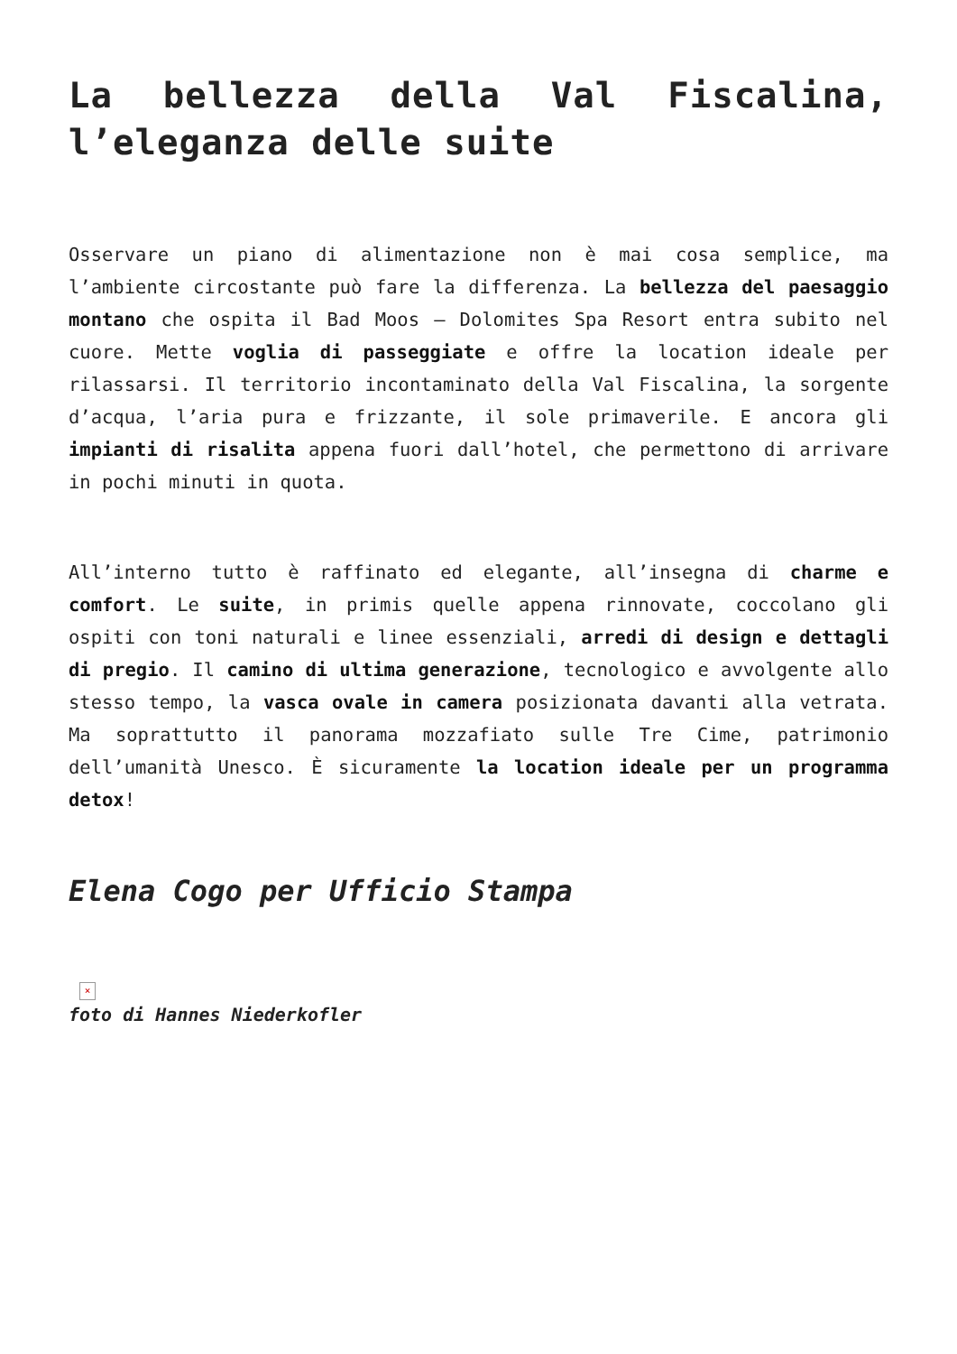La bellezza della Val Fiscalina, l’eleganza delle suite
Osservare un piano di alimentazione non è mai cosa semplice, ma l’ambiente circostante può fare la differenza. La bellezza del paesaggio montano che ospita il Bad Moos – Dolomites Spa Resort entra subito nel cuore. Mette voglia di passeggiate e offre la location ideale per rilassarsi. Il territorio incontaminato della Val Fiscalina, la sorgente d’acqua, l’aria pura e frizzante, il sole primaverile. E ancora gli impianti di risalita appena fuori dall’hotel, che permettono di arrivare in pochi minuti in quota.
All’interno tutto è raffinato ed elegante, all’insegna di charme e comfort. Le suite, in primis quelle appena rinnovate, coccolano gli ospiti con toni naturali e linee essenziali, arredi di design e dettagli di pregio. Il camino di ultima generazione, tecnologico e avvolgente allo stesso tempo, la vasca ovale in camera posizionata davanti alla vetrata. Ma soprattutto il panorama mozzafiato sulle Tre Cime, patrimonio dell’umanità Unesco. È sicuramente la location ideale per un programma detox!
Elena Cogo per Ufficio Stampa
×
foto di Hannes Niederkofler